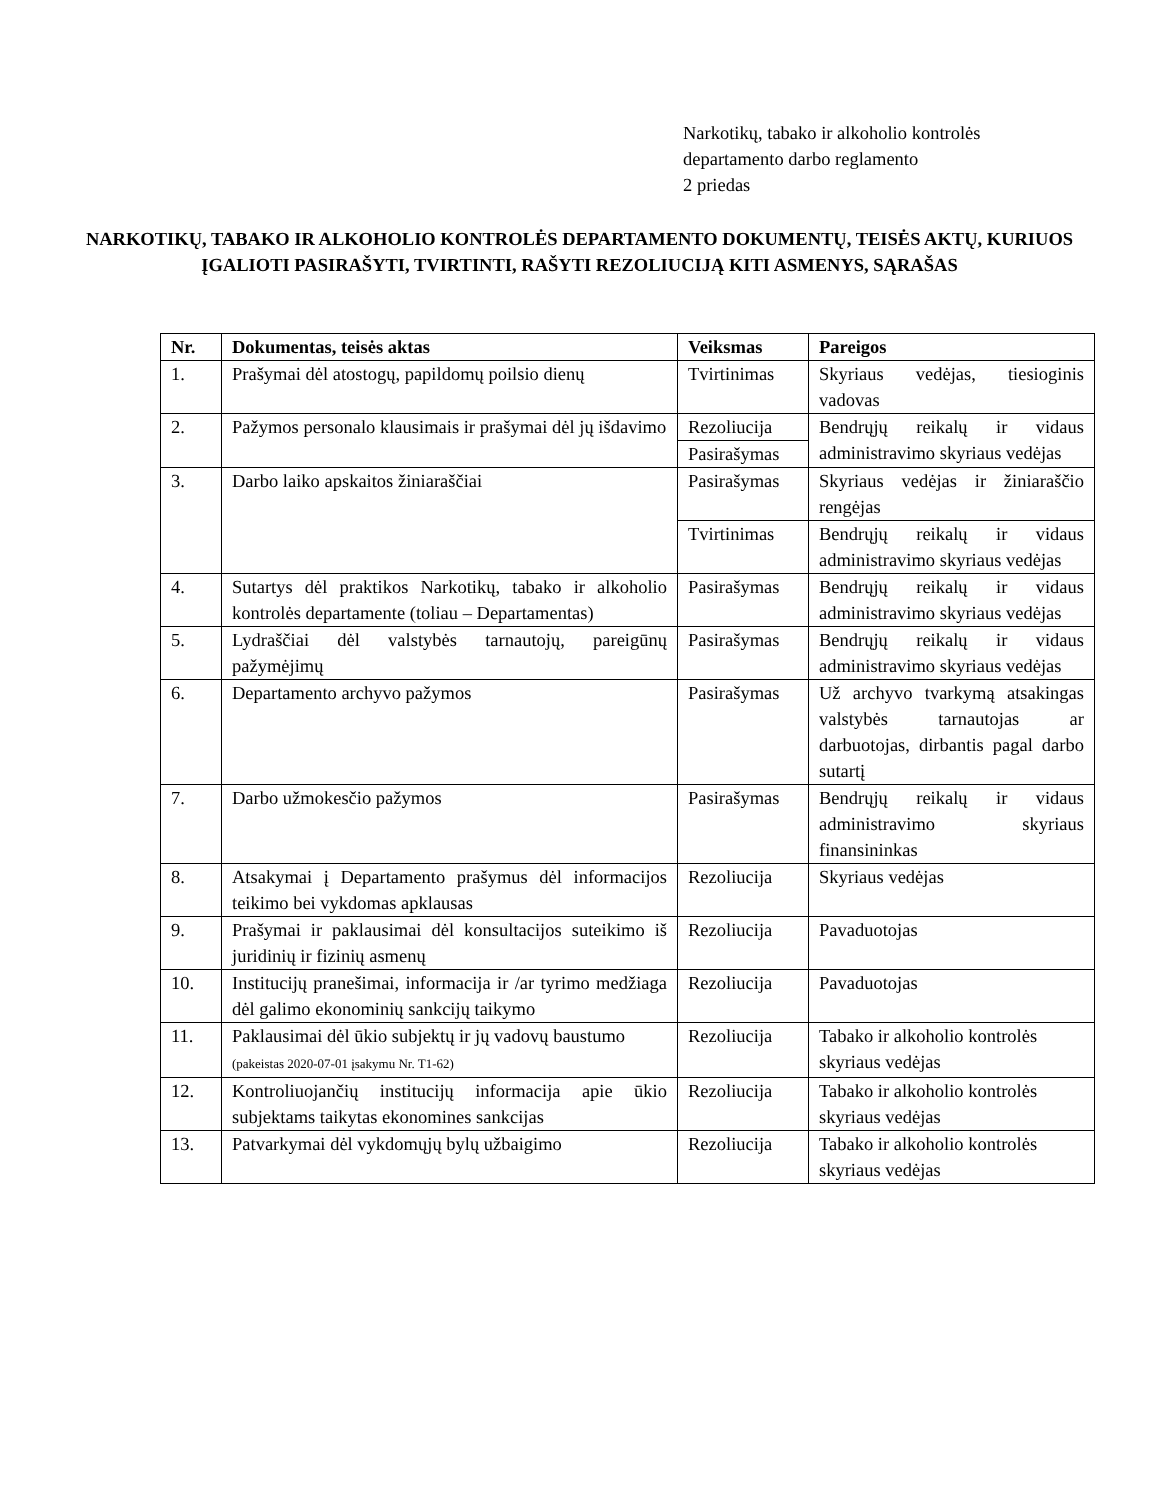Narkotikų, tabako ir alkoholio kontrolės
departamento darbo reglamento
2 priedas
NARKOTIKŲ, TABAKO IR ALKOHOLIO KONTROLĖS DEPARTAMENTO DOKUMENTŲ, TEISĖS AKTŲ, KURIUOS ĮGALIOTI PASIRAŠYTI, TVIRTINTI, RAŠYTI REZOLIUCIJĄ KITI ASMENYS, SĄRAŠAS
| Nr. | Dokumentas, teisės aktas | Veiksmas | Pareigos |
| --- | --- | --- | --- |
| 1. | Prašymai dėl atostogų, papildomų poilsio dienų | Tvirtinimas | Skyriaus vedėjas, tiesioginis vadovas |
| 2. | Pažymos personalo klausimais ir prašymai dėl jų išdavimo | Rezoliucija | Bendrųjų reikalų ir vidaus administravimo skyriaus vedėjas |
| | | Pasirašymas | |
| 3. | Darbo laiko apskaitos žiniaraščiai | Pasirašymas | Skyriaus vedėjas ir žiniaraščio rengėjas |
| | | Tvirtinimas | Bendrųjų reikalų ir vidaus administravimo skyriaus vedėjas |
| 4. | Sutartys dėl praktikos Narkotikų, tabako ir alkoholio kontrolės departamente (toliau – Departamentas) | Pasirašymas | Bendrųjų reikalų ir vidaus administravimo skyriaus vedėjas |
| 5. | Lydraščiai dėl valstybės tarnautojų, pareigūnų pažymėjimų | Pasirašymas | Bendrųjų reikalų ir vidaus administravimo skyriaus vedėjas |
| 6. | Departamento archyvo pažymos | Pasirašymas | Už archyvo tvarkymą atsakingas valstybės tarnautojas ar darbuotojas, dirbantis pagal darbo sutartį |
| 7. | Darbo užmokesčio pažymos | Pasirašymas | Bendrųjų reikalų ir vidaus administravimo skyriaus finansininkas |
| 8. | Atsakymai į Departamento prašymus dėl informacijos teikimo bei vykdomas apklausas | Rezoliucija | Skyriaus vedėjas |
| 9. | Prašymai ir paklausimai dėl konsultacijos suteikimo iš juridinių ir fizinių asmenų | Rezoliucija | Pavaduotojas |
| 10. | Institucijų pranešimai, informacija ir /ar tyrimo medžiaga dėl galimo ekonominių sankcijų taikymo | Rezoliucija | Pavaduotojas |
| 11. | Paklausimai dėl ūkio subjektų ir jų vadovų baustumo (pakeistas 2020-07-01 įsakymu Nr. T1-62) | Rezoliucija | Tabako ir alkoholio kontrolės skyriaus vedėjas |
| 12. | Kontroliuojančių institucijų informacija apie ūkio subjektams taikytas ekonomines sankcijas | Rezoliucija | Tabako ir alkoholio kontrolės skyriaus vedėjas |
| 13. | Patvarkymai dėl vykdomųjų bylų užbaigimo | Rezoliucija | Tabako ir alkoholio kontrolės skyriaus vedėjas |